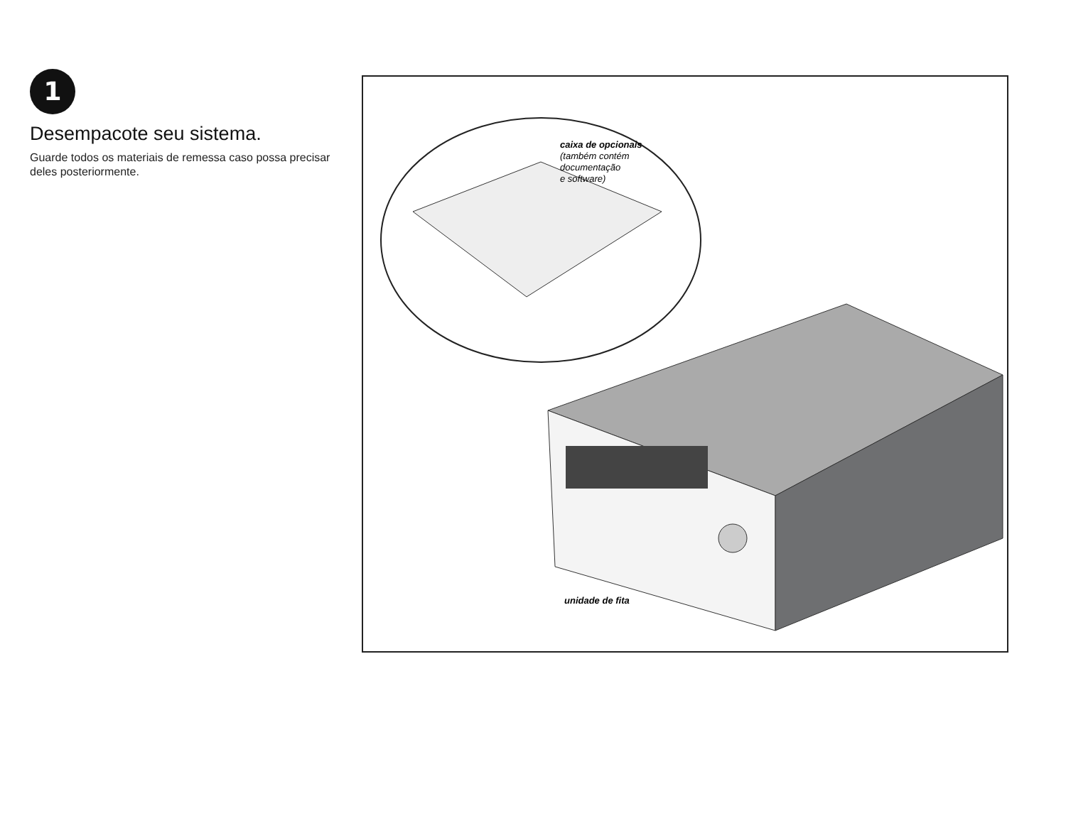1
Desempacote seu sistema.
Guarde todos os materiais de remessa caso possa precisar deles posteriormente.
caixa de opcionais
(também contém
documentação
e software)
unidade de fita